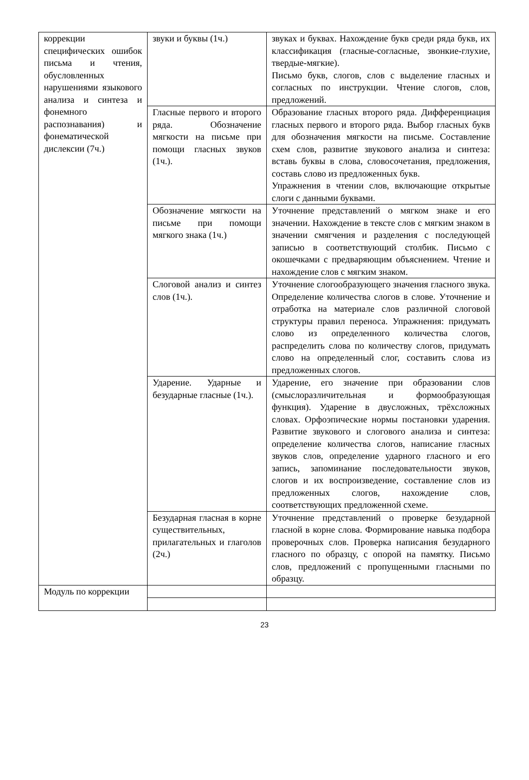| коррекции специфических ошибок письма и чтения, обусловленных нарушениями языкового анализа и синтеза и фонемного распознавания) и фонематической дислексии (7ч.) | звуки и буквы (1ч.) | звуках и буквах. Нахождение букв среди ряда букв, их классификация (гласные-согласные, звонкие-глухие, твердые-мягкие). Письмо букв, слогов, слов с выделение гласных и согласных по инструкции. Чтение слогов, слов, предложений. |
| | Гласные первого и второго ряда. Обозначение мягкости на письме при помощи гласных звуков (1ч.). | Образование гласных второго ряда. Дифференциация гласных первого и второго ряда. Выбор гласных букв для обозначения мягкости на письме. Составление схем слов, развитие звукового анализа и синтеза: вставь буквы в слова, словосочетания, предложения, составь слово из предложенных букв. Упражнения в чтении слов, включающие открытые слоги с данными буквами. |
| | Обозначение мягкости на письме при помощи мягкого знака (1ч.) | Уточнение представлений о мягком знаке и его значении. Нахождение в тексте слов с мягким знаком в значении смягчения и разделения с последующей записью в соответствующий столбик. Письмо с окошечками с предваряющим объяснением. Чтение и нахождение слов с мягким знаком. |
| | Слоговой анализ и синтез слов (1ч.). | Уточнение слогообразующего значения гласного звука. Определение количества слогов в слове. Уточнение и отработка на материале слов различной слоговой структуры правил переноса. Упражнения: придумать слово из определенного количества слогов, распределить слова по количеству слогов, придумать слово на определенный слог, составить слова из предложенных слогов. |
| | Ударение. Ударные и безударные гласные (1ч.). | Ударение, его значение при образовании слов (смыслоразличительная и формообразующая функция). Ударение в двусложных, трёхсложных словах. Орфоэпические нормы постановки ударения. Развитие звукового и слогового анализа и синтеза: определение количества слогов, написание гласных звуков слов, определение ударного гласного и его запись, запоминание последовательности звуков, слогов и их воспроизведение, составление слов из предложенных слогов, нахождение слов, соответствующих предложенной схеме. |
| | Безударная гласная в корне существительных, прилагательных и глаголов (2ч.) | Уточнение представлений о проверке безударной гласной в корне слова. Формирование навыка подбора проверочных слов. Проверка написания безударного гласного по образцу, с опорой на памятку. Письмо слов, предложений с пропущенными гласными по образцу. |
| Модуль по коррекции | | |
23